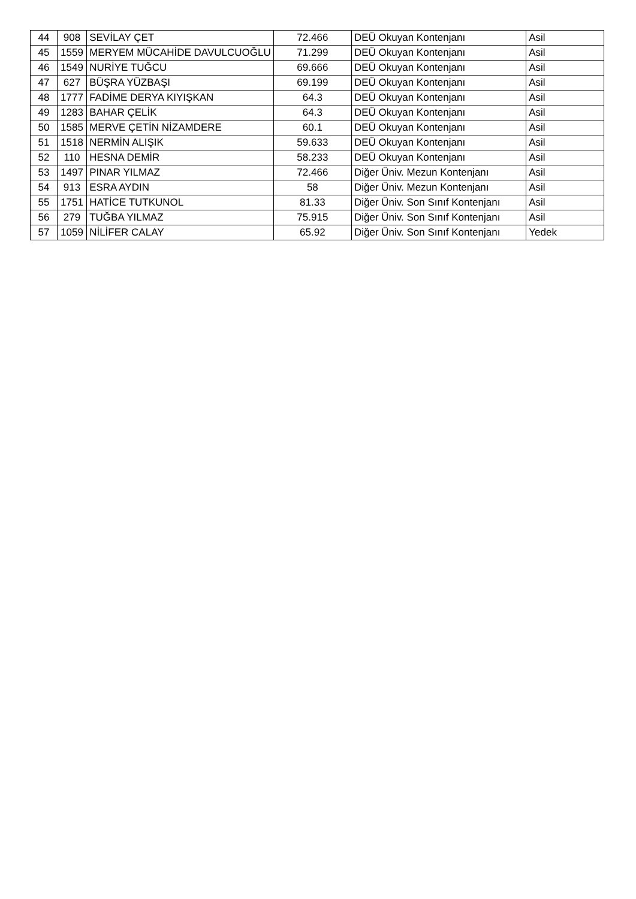| 44 | 908 | SEVİLAY ÇET | 72.466 | DEÜ Okuyan Kontenjanı | Asil |
| 45 | 1559 | MERYEM MÜCAHİDE DAVULCUOĞLU | 71.299 | DEÜ Okuyan Kontenjanı | Asil |
| 46 | 1549 | NURİYE TUĞCU | 69.666 | DEÜ Okuyan Kontenjanı | Asil |
| 47 | 627 | BÜŞRA YÜZBAŞI | 69.199 | DEÜ Okuyan Kontenjanı | Asil |
| 48 | 1777 | FADİME DERYA KIYIŞKAN | 64.3 | DEÜ Okuyan Kontenjanı | Asil |
| 49 | 1283 | BAHAR ÇELİK | 64.3 | DEÜ Okuyan Kontenjanı | Asil |
| 50 | 1585 | MERVE ÇETİN NİZAMDERE | 60.1 | DEÜ Okuyan Kontenjanı | Asil |
| 51 | 1518 | NERMİN ALIŞIK | 59.633 | DEÜ Okuyan Kontenjanı | Asil |
| 52 | 110 | HESNA DEMİR | 58.233 | DEÜ Okuyan Kontenjanı | Asil |
| 53 | 1497 | PINAR YILMAZ | 72.466 | Diğer Üniv. Mezun Kontenjanı | Asil |
| 54 | 913 | ESRA AYDIN | 58 | Diğer Üniv. Mezun Kontenjanı | Asil |
| 55 | 1751 | HATİCE TUTKUNOL | 81.33 | Diğer Üniv. Son Sınıf Kontenjanı | Asil |
| 56 | 279 | TUĞBA YILMAZ | 75.915 | Diğer Üniv. Son Sınıf Kontenjanı | Asil |
| 57 | 1059 | NİLİFER CALAY | 65.92 | Diğer Üniv. Son Sınıf Kontenjanı | Yedek |